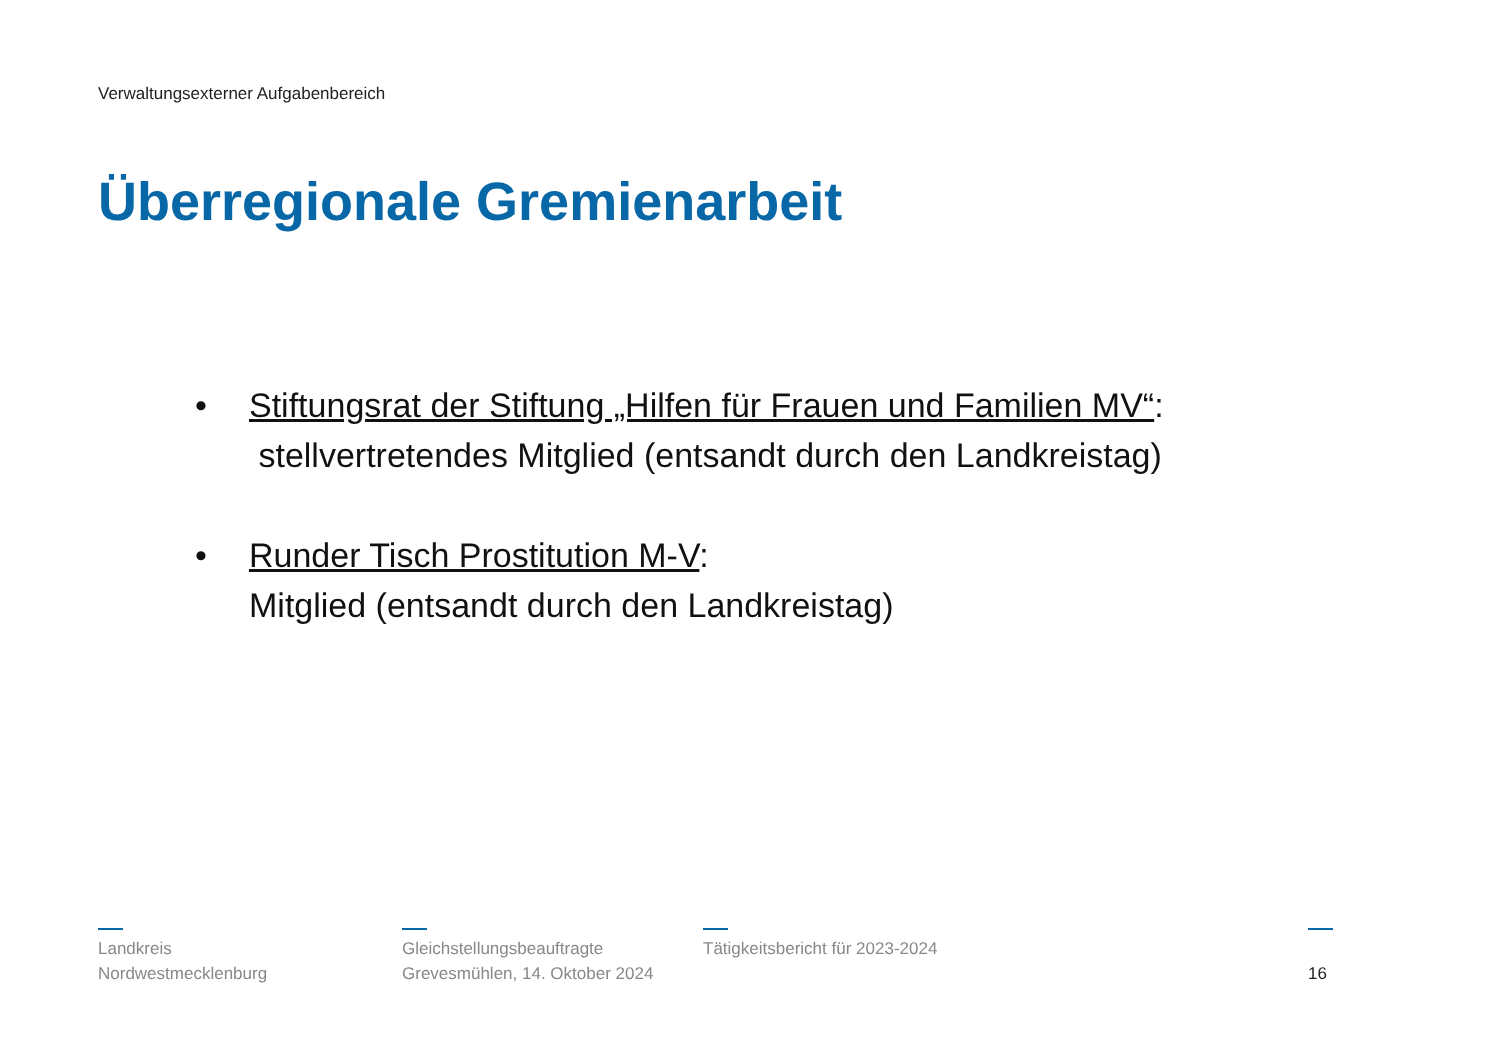Verwaltungsexterner Aufgabenbereich
Überregionale Gremienarbeit
• Stiftungsrat der Stiftung „Hilfen für Frauen und Familien MV“:
stellvertretendes Mitglied (entsandt durch den Landkreistag)
• Runder Tisch Prostitution M-V:
Mitglied (entsandt durch den Landkreistag)
Landkreis
Nordwestmecklenburg
Gleichstellungsbeauftragte
Grevesmühlen, 14. Oktober 2024
Tätigkeitsbericht für 2023-2024
16